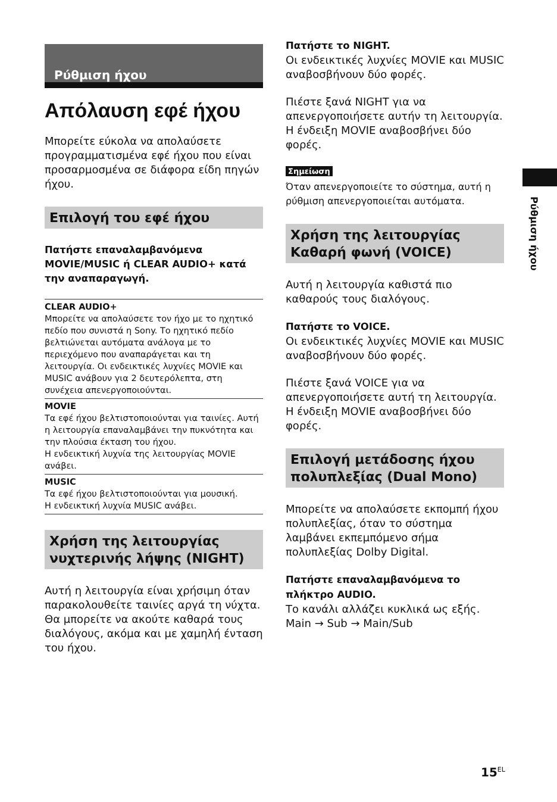Ρύθμιση ήχου
Απόλαυση εφέ ήχου
Μπορείτε εύκολα να απολαύσετε προγραμματισμένα εφέ ήχου που είναι προσαρμοσμένα σε διάφορα είδη πηγών ήχου.
Επιλογή του εφέ ήχου
Πατήστε επαναλαμβανόμενα MOVIE/MUSIC ή CLEAR AUDIO+ κατά την αναπαραγωγή.
CLEAR AUDIO+
Μπορείτε να απολαύσετε τον ήχο με το ηχητικό πεδίο που συνιστά η Sony. Το ηχητικό πεδίο βελτιώνεται αυτόματα ανάλογα με το περιεχόμενο που αναπαράγεται και τη λειτουργία. Οι ενδεικτικές λυχνίες MOVIE και MUSIC ανάβουν για 2 δευτερόλεπτα, στη συνέχεια απενεργοποιούνται.
MOVIE
Τα εφέ ήχου βελτιστοποιούνται για ταινίες. Αυτή η λειτουργία επαναλαμβάνει την πυκνότητα και την πλούσια έκταση του ήχου.
Η ενδεικτική λυχνία της λειτουργίας MOVIE ανάβει.
MUSIC
Τα εφέ ήχου βελτιστοποιούνται για μουσική.
Η ενδεικτική λυχνία MUSIC ανάβει.
Χρήση της λειτουργίας νυχτερινής λήψης (NIGHT)
Αυτή η λειτουργία είναι χρήσιμη όταν παρακολουθείτε ταινίες αργά τη νύχτα. Θα μπορείτε να ακούτε καθαρά τους διαλόγους, ακόμα και με χαμηλή ένταση του ήχου.
Πατήστε το NIGHT.
Οι ενδεικτικές λυχνίες MOVIE και MUSIC αναβοσβήνουν δύο φορές.
Πιέστε ξανά NIGHT για να απενεργοποιήσετε αυτήν τη λειτουργία.
Η ένδειξη MOVIE αναβοσβήνει δύο φορές.
Σημείωση
Όταν απενεργοποιείτε το σύστημα, αυτή η ρύθμιση απενεργοποιείται αυτόματα.
Χρήση της λειτουργίας Καθαρή φωνή (VOICE)
Αυτή η λειτουργία καθιστά πιο καθαρούς τους διαλόγους.
Πατήστε το VOICE.
Οι ενδεικτικές λυχνίες MOVIE και MUSIC αναβοσβήνουν δύο φορές.
Πιέστε ξανά VOICE για να απενεργοποιήσετε αυτή τη λειτουργία.
Η ένδειξη MOVIE αναβοσβήνει δύο φορές.
Επιλογή μετάδοσης ήχου πολυπλεξίας (Dual Mono)
Μπορείτε να απολαύσετε εκπομπή ήχου πολυπλεξίας, όταν το σύστημα λαμβάνει εκπεμπόμενο σήμα πολυπλεξίας Dolby Digital.
Πατήστε επαναλαμβανόμενα το πλήκτρο AUDIO.
Το κανάλι αλλάζει κυκλικά ως εξής.
Main → Sub → Main/Sub
Ρύθμιση ήχου
15<sup>EL</sup>